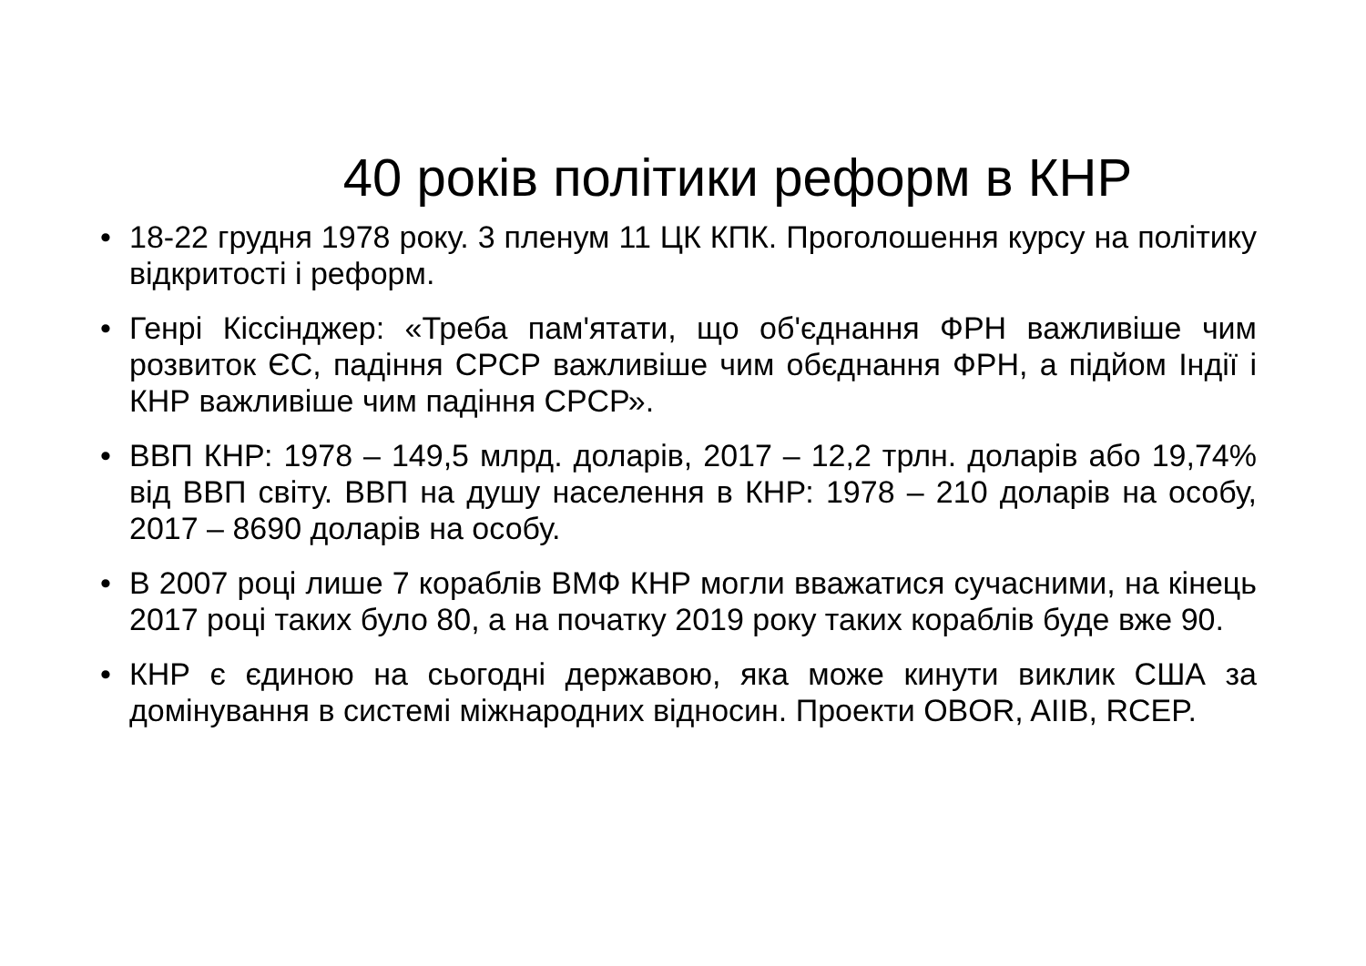40 років політики реформ в КНР
• 18-22 грудня 1978 року. 3 пленум 11 ЦК КПК. Проголошення курсу на політику відкритості і реформ.
• Генрі Кіссінджер: «Треба пам'ятати, що об'єднання ФРН важливіше чим розвиток ЄС, падіння СРСР важливіше чим обєднання ФРН, а підйом Індії і КНР важливіше чим падіння СРСР».
• ВВП КНР: 1978 – 149,5 млрд. доларів, 2017 – 12,2 трлн. доларів або 19,74% від ВВП світу. ВВП на душу населення в КНР: 1978 – 210 доларів на особу, 2017 – 8690 доларів на особу.
• В 2007 році лише 7 кораблів ВМФ КНР могли вважатися сучасними, на кінець 2017 році таких було 80, а на початку 2019 року таких кораблів буде вже 90.
• КНР є єдиною на сьогодні державою, яка може кинути виклик США за домінування в системі міжнародних відносин. Проекти OBOR, AIIB, RCEP.